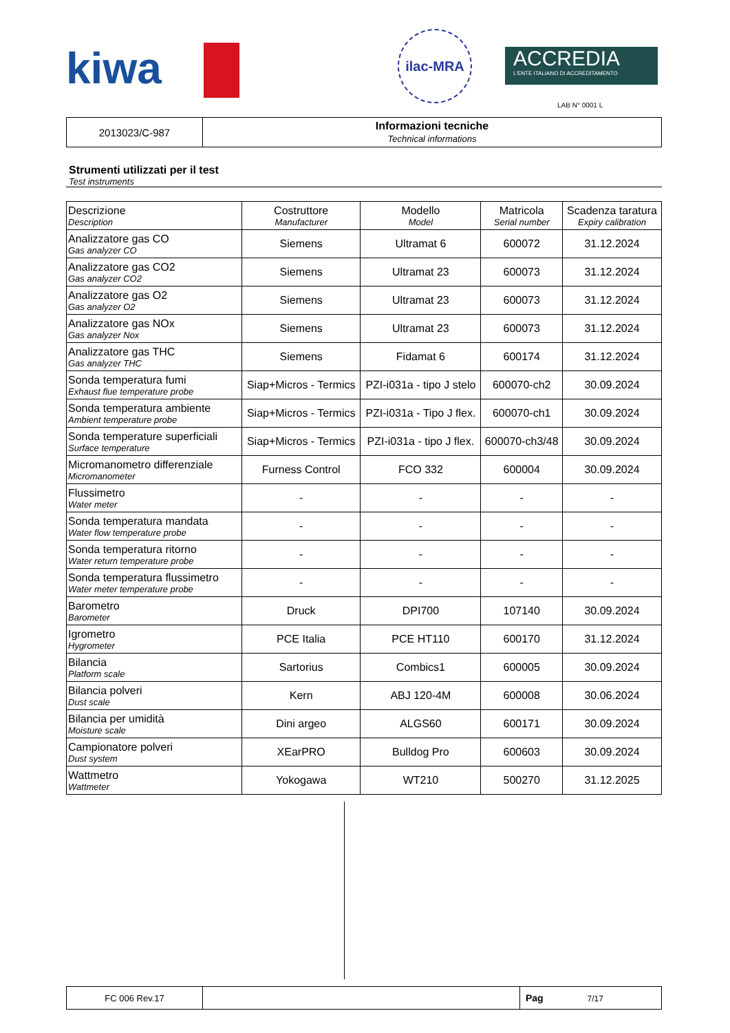kiwa
ilac-MRA
ACCREDIA
L'ENTE ITALIANO DI ACCREDITAMENTO
LAB N° 0001 L
| 2013023/C-987 | Informazioni tecniche Technical informations |
Strumenti utilizzati per il test
Test instruments
| Descrizione Description | Costruttore Manufacturer | Modello Model | Matricola Serial number | Scadenza taratura Expiry calibration |
| --- | --- | --- | --- | --- |
| Analizzatore gas CO Gas analyzer CO | Siemens | Ultramat 6 | 600072 | 31.12.2024 |
| Analizzatore gas CO2 Gas analyzer CO2 | Siemens | Ultramat 23 | 600073 | 31.12.2024 |
| Analizzatore gas O2 Gas analyzer O2 | Siemens | Ultramat 23 | 600073 | 31.12.2024 |
| Analizzatore gas NOx Gas analyzer Nox | Siemens | Ultramat 23 | 600073 | 31.12.2024 |
| Analizzatore gas THC Gas analyzer THC | Siemens | Fidamat 6 | 600174 | 31.12.2024 |
| Sonda temperatura fumi Exhaust flue temperature probe | Siap+Micros - Termics | PZI-i031a - tipo J stelo | 600070-ch2 | 30.09.2024 |
| Sonda temperatura ambiente Ambient temperature probe | Siap+Micros - Termics | PZI-i031a - Tipo J flex. | 600070-ch1 | 30.09.2024 |
| Sonda temperature superficiali Surface temperature | Siap+Micros - Termics | PZI-i031a - tipo J flex. | 600070-ch3/48 | 30.09.2024 |
| Micromanometro differenziale Micromanometer | Furness Control | FCO 332 | 600004 | 30.09.2024 |
| Flussimetro Water meter | - | - | - | - |
| Sonda temperatura mandata Water flow temperature probe | - | - | - | - |
| Sonda temperatura ritorno Water return temperature probe | - | - | - | - |
| Sonda temperatura flussimetro Water meter temperature probe | - | - | - | - |
| Barometro Barometer | Druck | DPI700 | 107140 | 30.09.2024 |
| Igrometro Hygrometer | PCE Italia | PCE HT110 | 600170 | 31.12.2024 |
| Bilancia Platform scale | Sartorius | Combics1 | 600005 | 30.09.2024 |
| Bilancia polveri Dust scale | Kern | ABJ 120-4M | 600008 | 30.06.2024 |
| Bilancia per umidità Moisture scale | Dini argeo | ALGS60 | 600171 | 30.09.2024 |
| Campionatore polveri Dust system | XEarPRO | Bulldog Pro | 600603 | 30.09.2024 |
| Wattmetro Wattmeter | Yokogawa | WT210 | 500270 | 31.12.2025 |
| FC 006 Rev.17 | | Pag 7/17 |